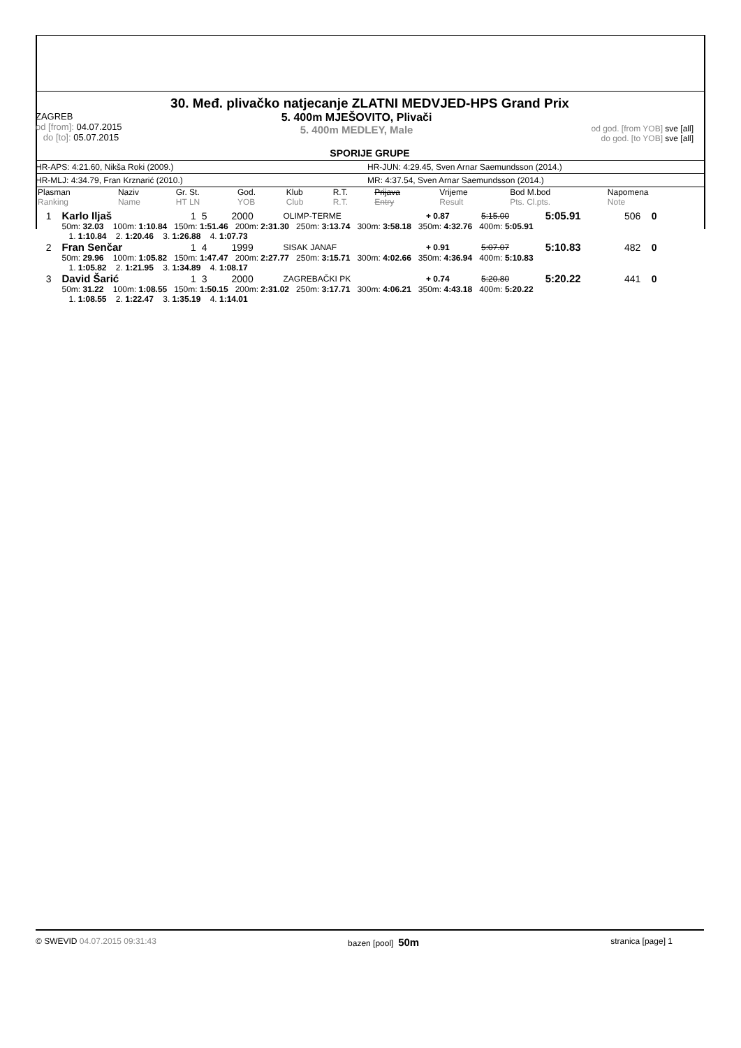30. Međ. plivačko natjecanje ZLATNI MEDVJED-HPS Grand Prix
ZAGREB
od [from]: 04.07.2015
do [to]: 05.07.2015
5. 400m MJEŠOVITO, Plivači
5. 400m MEDLEY, Male
od god. [from YOB] sve [all]
do god. [to YOB] sve [all]
SPORIJE GRUPE
HR-APS: 4:21.60, Nikša Roki (2009.) HR-JUN: 4:29.45, Sven Arnar Saemundsson (2014.)
HR-MLJ: 4:34.79, Fran Krznarić (2010.) MR: 4:37.54, Sven Arnar Saemundsson (2014.)
| Plasman Ranking | Naziv Name | Gr. St. HT LN | God. YOB | Klub Club | R.T. R.T. | Prijava Entry | Vrijeme Result | Bod M.bod Pts. Cl.pts. | Napomena Note |
| --- | --- | --- | --- | --- | --- | --- | --- | --- | --- |
| 1 | Karlo Iljaš | 1 5 | 2000 | OLIMP-TERME | + 0.87 | 5:15.00 | 5:05.91 | 506 0 | |
| | 50m: 32.03 100m: 1:10.84 150m: 1:51.46 200m: 2:31.30 250m: 3:13.74 300m: 3:58.18 350m: 4:32.76 400m: 5:05.91 | | | | | | | | |
| | 1. 1:10.84 2. 1:20.46 3. 1:26.88 4. 1:07.73 | | | | | | | | |
| 2 | Fran Senčar | 1 4 | 1999 | SISAK JANAF | + 0.91 | 5:07.07 | 5:10.83 | 482 0 | |
| | 50m: 29.96 100m: 1:05.82 150m: 1:47.47 200m: 2:27.77 250m: 3:15.71 300m: 4:02.66 350m: 4:36.94 400m: 5:10.83 | | | | | | | | |
| | 1. 1:05.82 2. 1:21.95 3. 1:34.89 4. 1:08.17 | | | | | | | | |
| 3 | David Šarić | 1 3 | 2000 | ZAGREBAČKI PK | + 0.74 | 5:20.80 | 5:20.22 | 441 0 | |
| | 50m: 31.22 100m: 1:08.55 150m: 1:50.15 200m: 2:31.02 250m: 3:17.71 300m: 4:06.21 350m: 4:43.18 400m: 5:20.22 | | | | | | | | |
| | 1. 1:08.55 2. 1:22.47 3. 1:35.19 4. 1:14.01 | | | | | | | | |
© SWEVID 04.07.2015 09:31:43 bazen [pool] 50m
stranica [page] 1